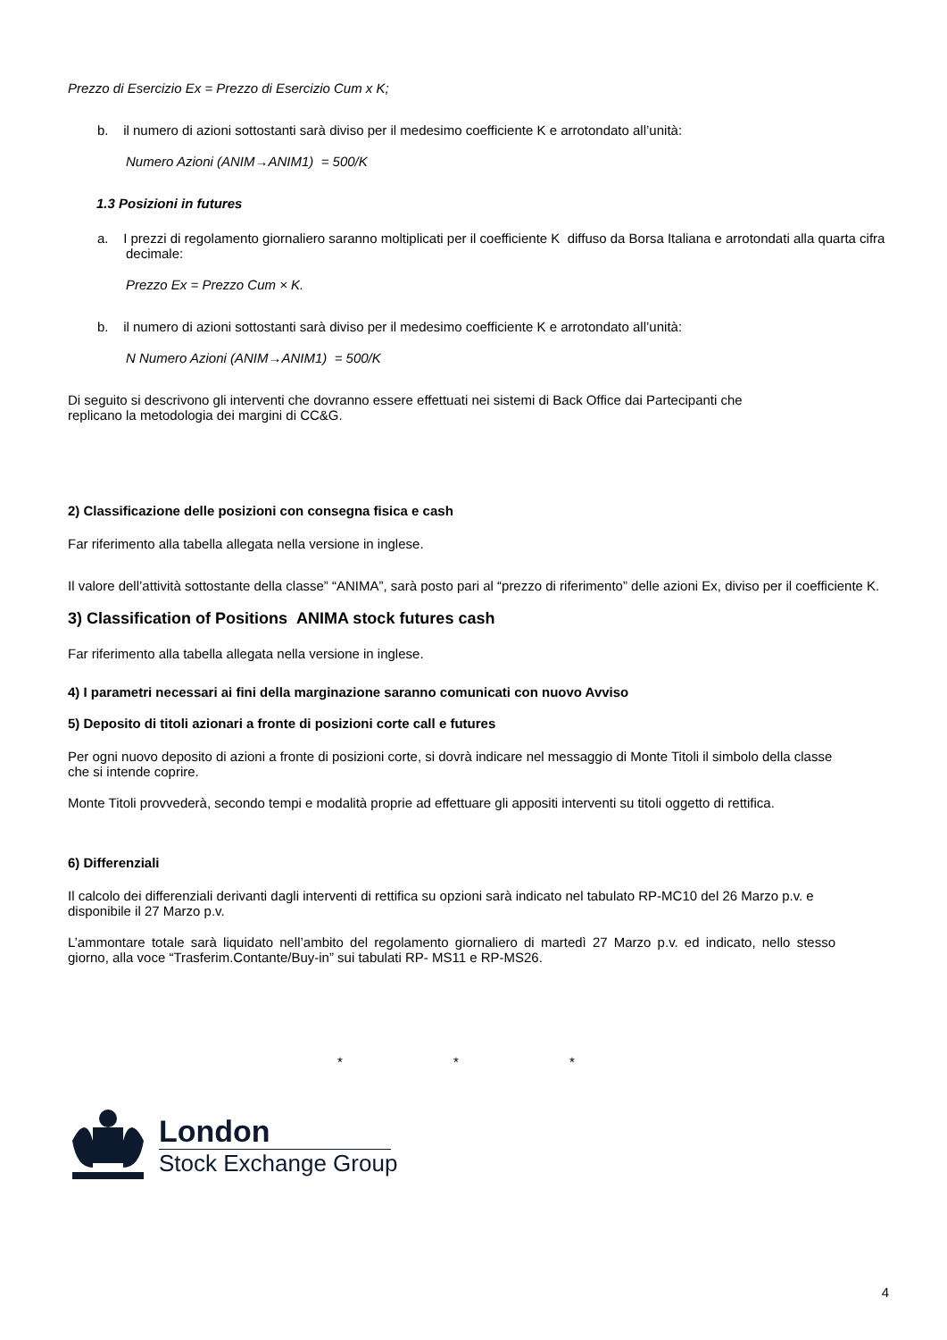Prezzo di Esercizio Ex = Prezzo di Esercizio Cum x K;
b. il numero di azioni sottostanti sarà diviso per il medesimo coefficiente K e arrotondato all’unità:
Numero Azioni (ANIM→ANIM1) = 500/K
1.3 Posizioni in futures
a. I prezzi di regolamento giornaliero saranno moltiplicati per il coefficiente K diffuso da Borsa Italiana e arrotondati alla quarta cifra decimale:
Prezzo Ex = Prezzo Cum × K.
b. il numero di azioni sottostanti sarà diviso per il medesimo coefficiente K e arrotondato all’unità:
N Numero Azioni (ANIM→ANIM1) = 500/K
Di seguito si descrivono gli interventi che dovranno essere effettuati nei sistemi di Back Office dai Partecipanti che replicano la metodologia dei margini di CC&G.
2) Classificazione delle posizioni con consegna fisica e cash
Far riferimento alla tabella allegata nella versione in inglese.
Il valore dell’attività sottostante della classe” “ANIMA”, sarà posto pari al “prezzo di riferimento” delle azioni Ex, diviso per il coefficiente K.
3) Classification of Positions ANIMA stock futures cash
Far riferimento alla tabella allegata nella versione in inglese.
4) I parametri necessari ai fini della marginazione saranno comunicati con nuovo Avviso
5) Deposito di titoli azionari a fronte di posizioni corte call e futures
Per ogni nuovo deposito di azioni a fronte di posizioni corte, si dovrà indicare nel messaggio di Monte Titoli il simbolo della classe che si intende coprire.
Monte Titoli provvederà, secondo tempi e modalità proprie ad effettuare gli appositi interventi su titoli oggetto di rettifica.
6) Differenziali
Il calcolo dei differenziali derivanti dagli interventi di rettifica su opzioni sarà indicato nel tabulato RP-MC10 del 26 Marzo p.v. e disponibile il 27 Marzo p.v.
L’ammontare totale sarà liquidato nell’ambito del regolamento giornaliero di martedì 27 Marzo p.v. ed indicato, nello stesso giorno, alla voce “Trasferim.Contante/Buy-in” sui tabulati RP- MS11 e RP-MS26.
* * *
London
Stock Exchange Group
4